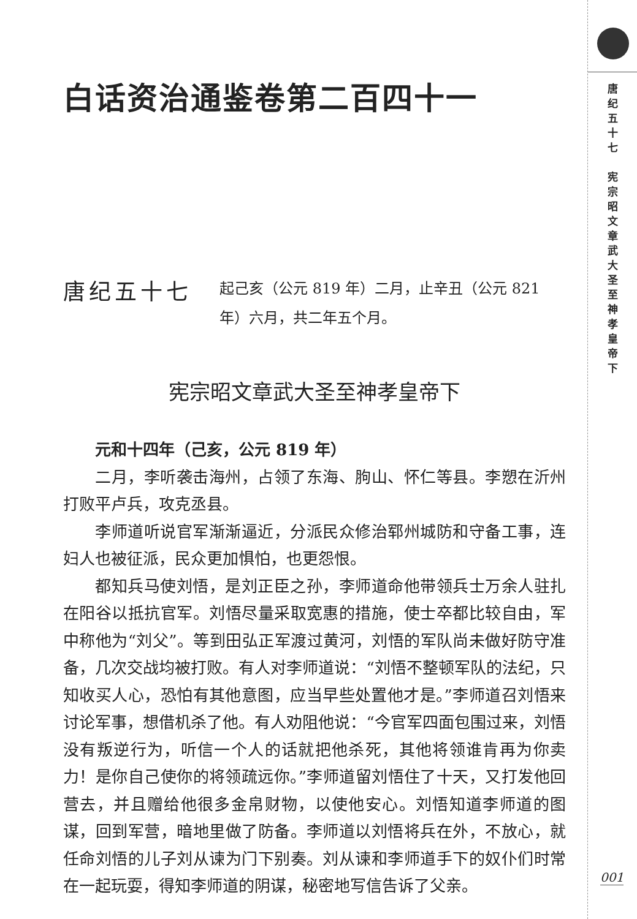白话资治通鉴卷第二百四十一
唐纪五十七
起己亥（公元 819 年）二月，止辛丑（公元 821 年）六月，共二年五个月。
宪宗昭文章武大圣至神孝皇帝下
元和十四年（己亥，公元 819 年）
二月，李听袭击海州，占领了东海、朐山、怀仁等县。李愬在沂州打败平卢兵，攻克丞县。
李师道听说官军渐渐逼近，分派民众修治郓州城防和守备工事，连妇人也被征派，民众更加惧怕，也更怨恨。
都知兵马使刘悟，是刘正臣之孙，李师道命他带领兵士万余人驻扎在阳谷以抵抗官军。刘悟尽量采取宽惠的措施，使士卒都比较自由，军中称他为“刘父”。等到田弘正军渡过黄河，刘悟的军队尚未做好防守准备，几次交战均被打败。有人对李师道说：“刘悟不整顿军队的法纪，只知收买人心，恐怕有其他意图，应当早些处置他才是。”李师道召刘悟来讨论军事，想借机杀了他。有人劝阻他说：“今官军四面包围过来，刘悟没有叛逆行为，听信一个人的话就把他杀死，其他将领谁肯再为你卖力！是你自己使你的将领疏远你。”李师道留刘悟住了十天，又打发他回营去，并且赠给他很多金帛财物，以使他安心。刘悟知道李师道的图谋，回到军营，暗地里做了防备。李师道以刘悟将兵在外，不放心，就任命刘悟的儿子刘从谏为门下别奏。刘从谏和李师道手下的奴仆们时常在一起玩耍，得知李师道的阴谋，秘密地写信告诉了父亲。
唐 纪 五 十 七
宪 宗 昭 文 章 武 大 圣 至 神 孝 皇 帝 下
001